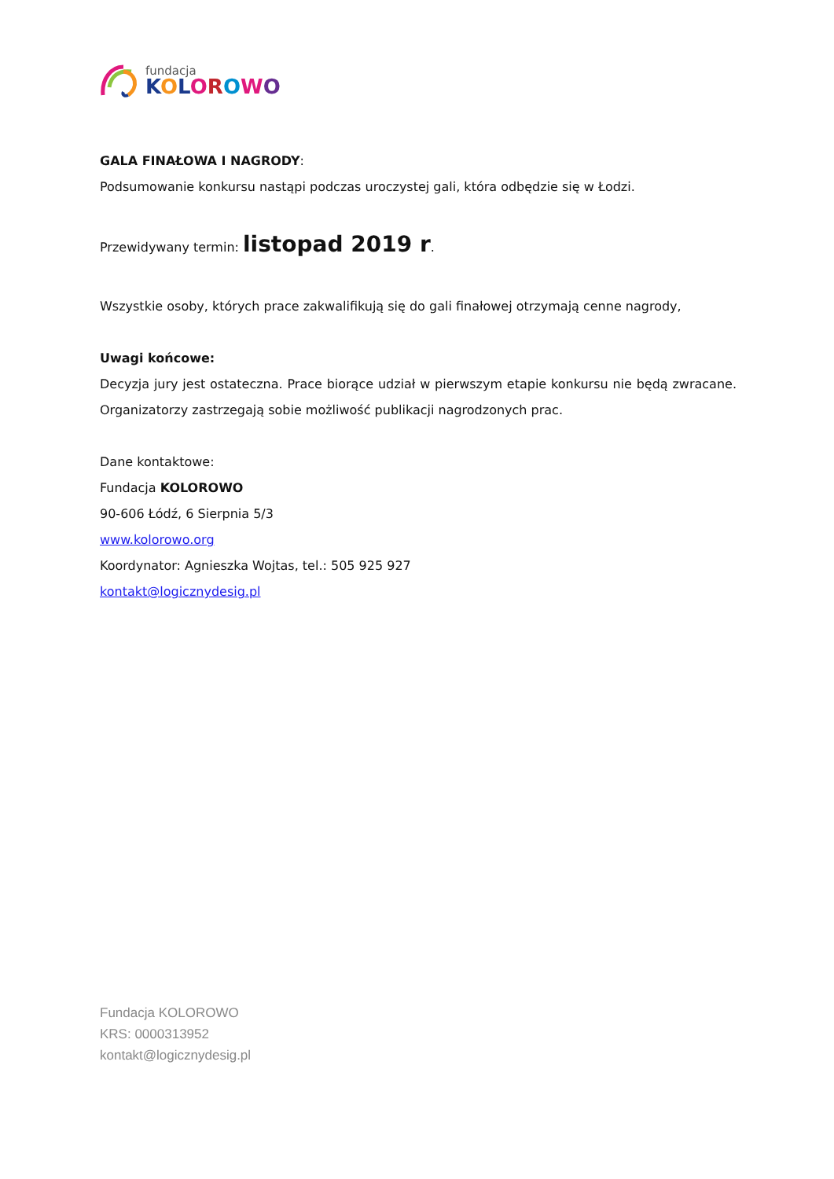fundacja
KOLOROWO
GALA FINAŁOWA I NAGRODY:
Podsumowanie konkursu nastąpi podczas uroczystej gali, która odbędzie się w Łodzi.
Przewidywany termin: listopad 2019 r.
Wszystkie osoby, których prace zakwalifikują się do gali finałowej otrzymają cenne nagrody,
Uwagi końcowe:
Decyzja jury jest ostateczna. Prace biorące udział w pierwszym etapie konkursu nie będą zwracane. Organizatorzy zastrzegają sobie możliwość publikacji nagrodzonych prac.
Dane kontaktowe:
Fundacja KOLOROWO
90-606 Łódź, 6 Sierpnia 5/3
www.kolorowo.org
Koordynator: Agnieszka Wojtas, tel.: 505 925 927
kontakt@logicznydesig.pl
Fundacja KOLOROWO
KRS: 0000313952
kontakt@logicznydesig.pl